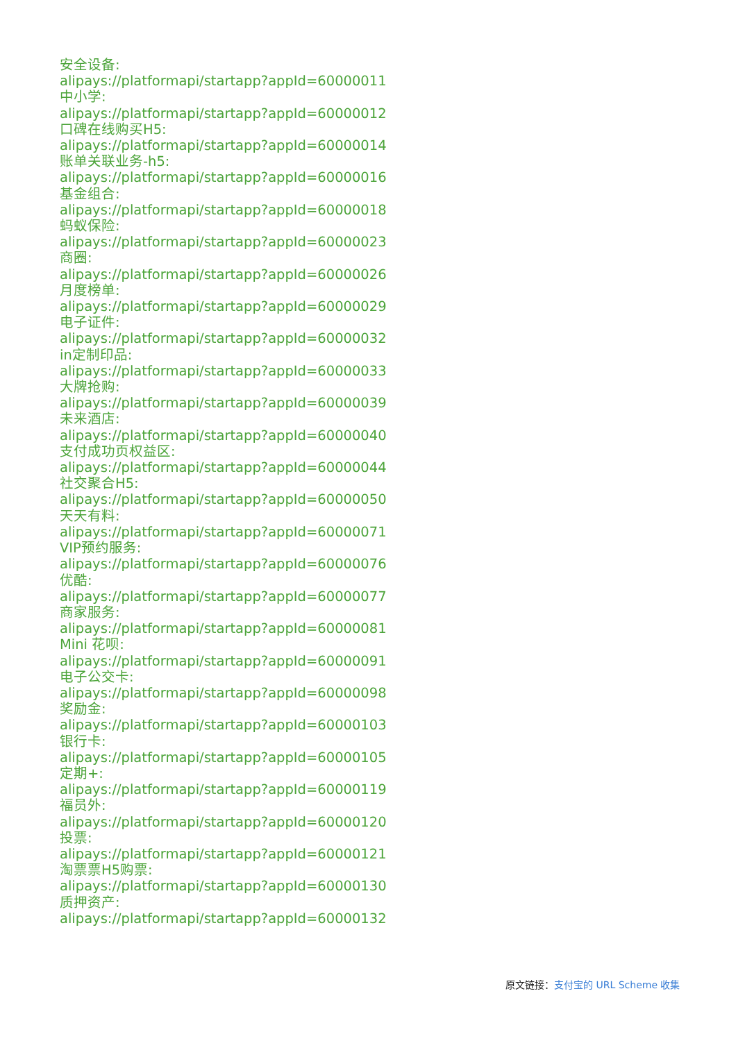安全设备:
alipays://platformapi/startapp?appId=60000011
中小学:
alipays://platformapi/startapp?appId=60000012
口碑在线购买H5:
alipays://platformapi/startapp?appId=60000014
账单关联业务-h5:
alipays://platformapi/startapp?appId=60000016
基金组合:
alipays://platformapi/startapp?appId=60000018
蚂蚁保险:
alipays://platformapi/startapp?appId=60000023
商圈:
alipays://platformapi/startapp?appId=60000026
月度榜单:
alipays://platformapi/startapp?appId=60000029
电子证件:
alipays://platformapi/startapp?appId=60000032
in定制印品:
alipays://platformapi/startapp?appId=60000033
大牌抢购:
alipays://platformapi/startapp?appId=60000039
未来酒店:
alipays://platformapi/startapp?appId=60000040
支付成功页权益区:
alipays://platformapi/startapp?appId=60000044
社交聚合H5:
alipays://platformapi/startapp?appId=60000050
天天有料:
alipays://platformapi/startapp?appId=60000071
VIP预约服务:
alipays://platformapi/startapp?appId=60000076
优酷:
alipays://platformapi/startapp?appId=60000077
商家服务:
alipays://platformapi/startapp?appId=60000081
Mini 花呗:
alipays://platformapi/startapp?appId=60000091
电子公交卡:
alipays://platformapi/startapp?appId=60000098
奖励金:
alipays://platformapi/startapp?appId=60000103
银行卡:
alipays://platformapi/startapp?appId=60000105
定期+:
alipays://platformapi/startapp?appId=60000119
福员外:
alipays://platformapi/startapp?appId=60000120
投票:
alipays://platformapi/startapp?appId=60000121
淘票票H5购票:
alipays://platformapi/startapp?appId=60000130
质押资产:
alipays://platformapi/startapp?appId=60000132
原文链接：支付宝的 URL Scheme 收集